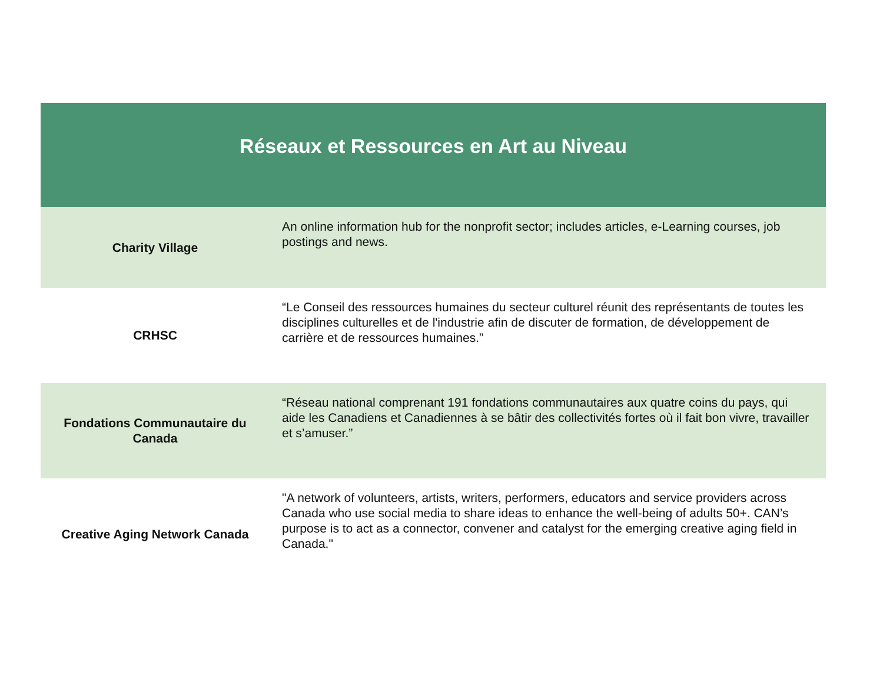| Réseaux et Ressources en Art au Niveau | |
| --- | --- |
| Charity Village | An online information hub for the nonprofit sector; includes articles, e-Learning courses, job postings and news. |
| CRHSC | “Le Conseil des ressources humaines du secteur culturel réunit des représentants de toutes les disciplines culturelles et de l'industrie afin de discuter de formation, de développement de carrière et de ressources humaines.” |
| Fondations Communautaire du Canada | “Réseau national comprenant 191 fondations communautaires aux quatre coins du pays, qui aide les Canadiens et Canadiennes à se bâtir des collectivités fortes où il fait bon vivre, travailler et s’amuser.” |
| Creative Aging Network Canada | "A network of volunteers, artists, writers, performers, educators and service providers across Canada who use social media to share ideas to enhance the well-being of adults 50+. CAN’s purpose is to act as a connector, convener and catalyst for the emerging creative aging field in Canada." |